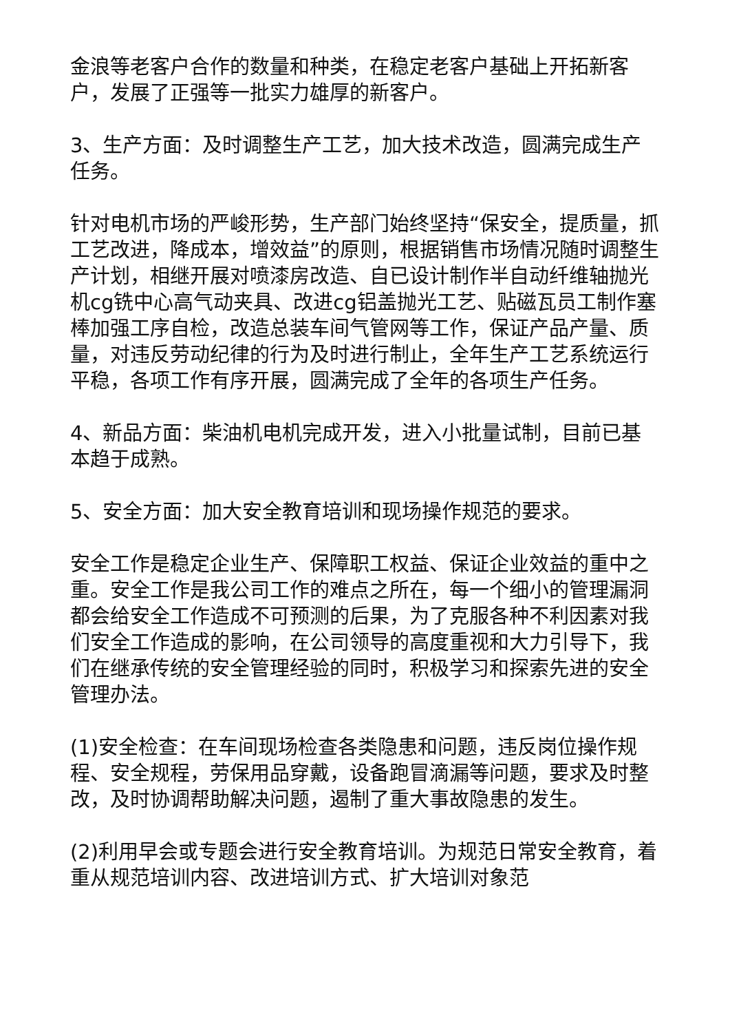金浪等老客户合作的数量和种类，在稳定老客户基础上开拓新客户，发展了正强等一批实力雄厚的新客户。
3、生产方面：及时调整生产工艺，加大技术改造，圆满完成生产任务。
针对电机市场的严峻形势，生产部门始终坚持“保安全，提质量，抓工艺改进，降成本，增效益”的原则，根据销售市场情况随时调整生产计划，相继开展对喷漆房改造、自已设计制作半自动纤维轴抛光机cg铣中心高气动夹具、改进cg铝盖抛光工艺、贴磁瓦员工制作塞棒加强工序自检，改造总装车间气管网等工作，保证产品产量、质量，对违反劳动纪律的行为及时进行制止，全年生产工艺系统运行平稳，各项工作有序开展，圆满完成了全年的各项生产任务。
4、新品方面：柴油机电机完成开发，进入小批量试制，目前已基本趋于成熟。
5、安全方面：加大安全教育培训和现场操作规范的要求。
安全工作是稳定企业生产、保障职工权益、保证企业效益的重中之重。安全工作是我公司工作的难点之所在，每一个细小的管理漏洞都会给安全工作造成不可预测的后果，为了克服各种不利因素对我们安全工作造成的影响，在公司领导的高度重视和大力引导下，我们在继承传统的安全管理经验的同时，积极学习和探索先进的安全管理办法。
(1)安全检查：在车间现场检查各类隐患和问题，违反岗位操作规程、安全规程，劳保用品穿戴，设备跑冒滴漏等问题，要求及时整改，及时协调帮助解决问题，遏制了重大事故隐患的发生。
(2)利用早会或专题会进行安全教育培训。为规范日常安全教育，着重从规范培训内容、改进培训方式、扩大培训对象范